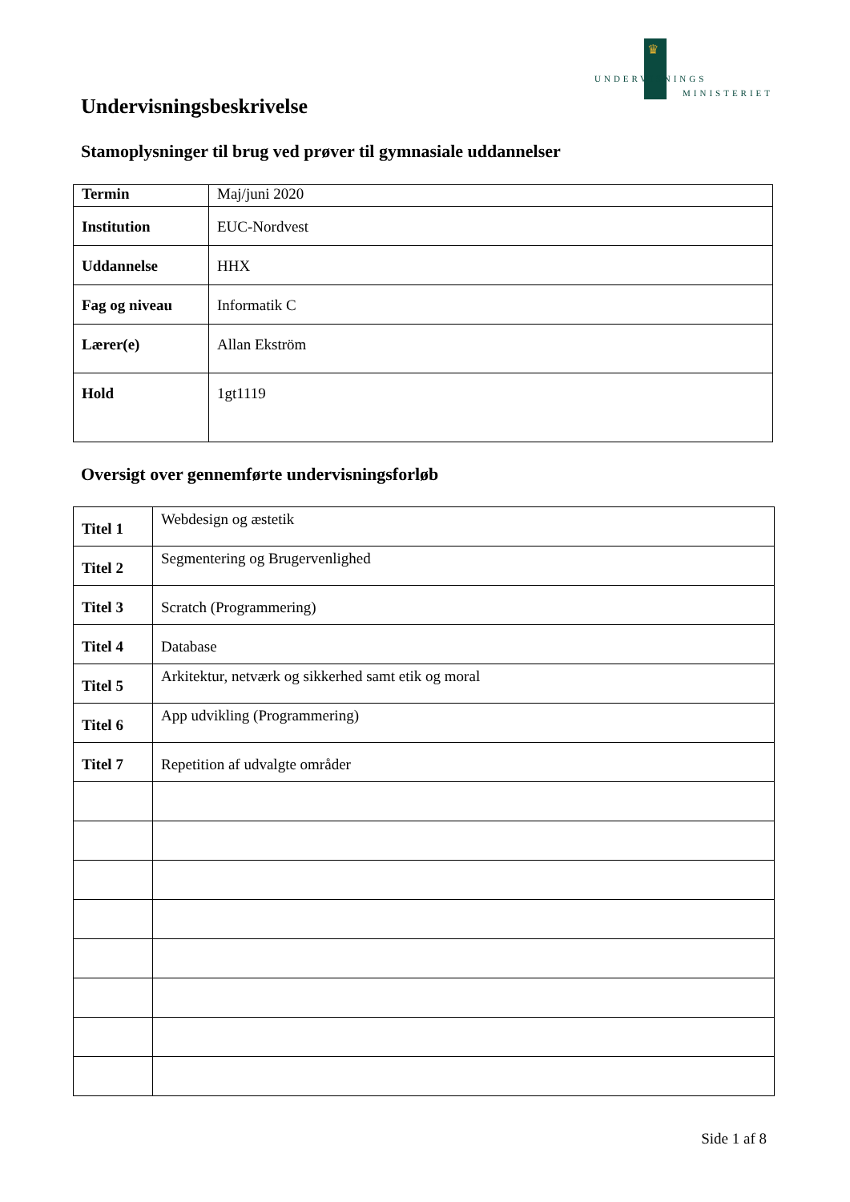♛
UNDERVISNINGS
MINISTERIET
Undervisningsbeskrivelse
Stamoplysninger til brug ved prøver til gymnasiale uddannelser
| Termin | Maj/juni 2020 |
| Institution | EUC-Nordvest |
| Uddannelse | HHX |
| Fag og niveau | Informatik C |
| Lærer(e) | Allan Ekström |
| Hold | 1gt1119 |
Oversigt over gennemførte undervisningsforløb
| Titel 1 | Webdesign og æstetik |
| Titel 2 | Segmentering og Brugervenlighed |
| Titel 3 | Scratch (Programmering) |
| Titel 4 | Database |
| Titel 5 | Arkitektur, netværk og sikkerhed samt etik og moral |
| Titel 6 | App udvikling (Programmering) |
| Titel 7 | Repetition af udvalgte områder |
Side 1 af 8